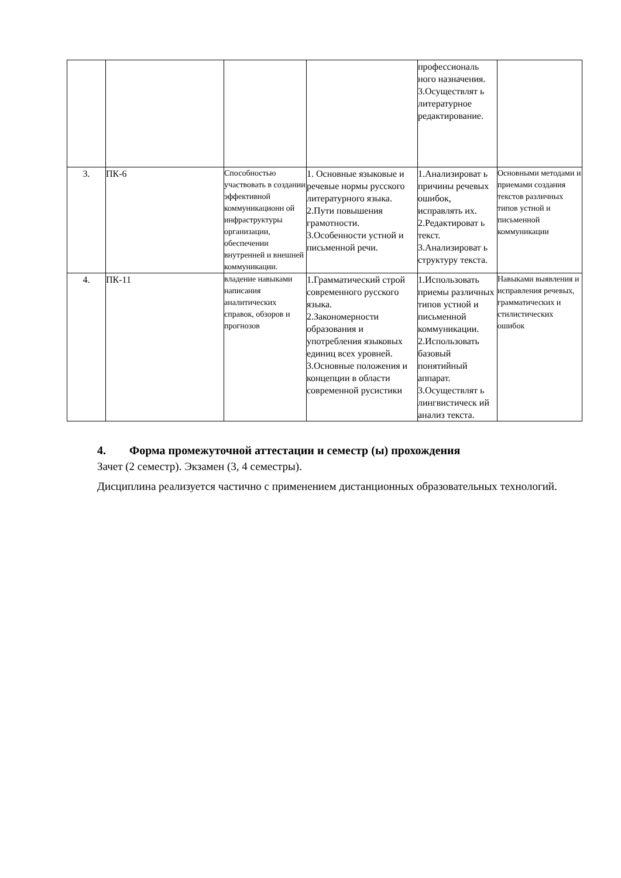| | | | | профессиональ ного назначения. 3.Осуществлят ь литературное редактирование. | |
| 3. | ПК-6 | Способностью участвовать в создании эффективной коммуникационн ой инфраструктуры организации, обеспечении внутренней и внешней коммуникации. | 1. Основные языковые и речевые нормы русского литературного языка. 2.Пути повышения грамотности. 3.Особенности устной и письменной речи. | 1.Анализироват ь причины речевых ошибок, исправлять их. 2.Редактироват ь текст. 3.Анализироват ь структуру текста. | Основными методами и приемами создания текстов различных типов устной и письменной коммуникации |
| 4. | ПК-11 | владение навыками написания аналитических справок, обзоров и прогнозов | 1.Грамматический строй современного русского языка. 2.Закономерности образования и употребления языковых единиц всех уровней. 3.Основные положения и концепции в области современной русистики | 1.Использовать приемы различных типов устной и письменной коммуникации. 2.Использовать базовый понятийный аппарат. 3.Осуществлят ь лингвистическ ий анализ текста. | Навыками выявления и исправления речевых, грамматических и стилистических ошибок |
4. Форма промежуточной аттестации и семестр (ы) прохождения
Зачет (2 семестр). Экзамен (3, 4 семестры).
Дисциплина реализуется частично с применением дистанционных образовательных технологий.